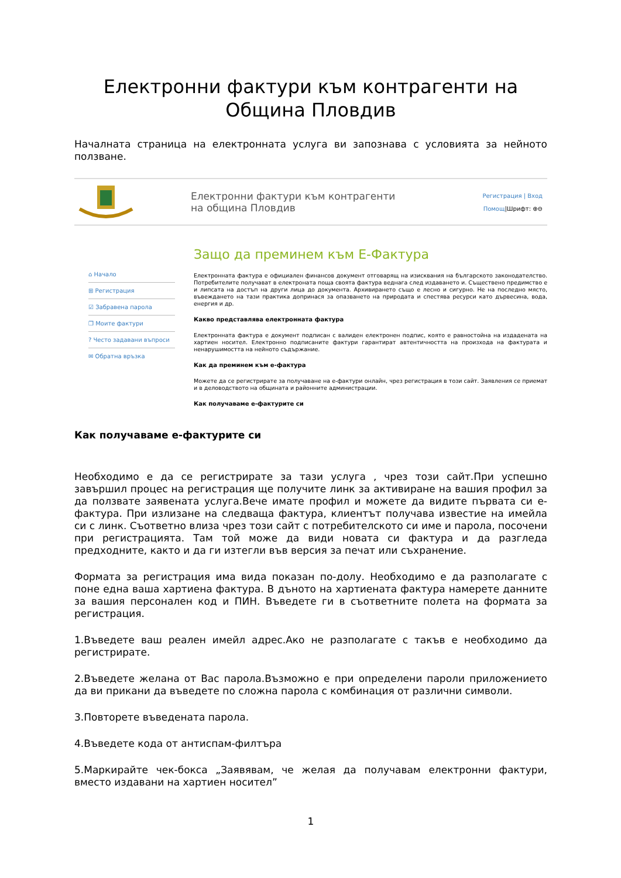Електронни фактури към контрагенти на
Община Пловдив
Началната страница на електронната услуга ви запознава с условията за нейното ползване.
Електронни фактури към контрагенти
на община Пловдив
Регистрация | Вход
Помощ|Шрифт: ⊕⊖
⌂ Начало
⊞ Регистрация
☑ Забравена парола
❐ Моите фактури
? Често задавани въпроси
✉ Обратна връзка
Защо да преминем към Е-Фактура
Електронната фактура е официален финансов документ отговарящ на изисквания на българското законодателство. Потребителите получават в електроната поща своята фактура веднага след издаването и. Съществено предимство е и липсата на достъп на други лица до документа. Архивирането също е лесно и сигурно. Не на последно място, въвеждането на тази практика допринася за опазването на природата и спестява ресурси като дървесина, вода, енергия и др.
Какво представлява електронната фактура
Електронната фактура е документ подписан с валиден електронен подпис, която е равностойна на издадената на хартиен носител. Електронно подписаните фактури гарантират автентичността на произхода на фактурата и ненарушимостта на нейното съдържание.
Как да преминем към е-фактура
Можете да се регистрирате за получаване на е-фактури онлайн, чрез регистрация в този сайт. Заявления се приемат и в деловодството на общината и районните администрации.
Как получаваме е-фактурите си
Как получаваме е-фактурите си
Необходимо е да се регистрирате за тази услуга , чрез този сайт.При успешно завършил процес на регистрация ще получите линк за активиране на вашия профил за да ползвате заявената услуга.Вече имате профил и можете да видите първата си е-фактура. При излизане на следваща фактура, клиентът получава известие на имейла си с линк. Съответно влиза чрез този сайт с потребителското си име и парола, посочени при регистрацията. Там той може да види новата си фактура и да разгледа предходните, както и да ги изтегли във версия за печат или съхранение.
Формата за регистрация има вида показан по-долу. Необходимо е да разполагате с поне една ваша хартиена фактура. В дъното на хартиената фактура намерете данните за вашия персонален код и ПИН. Въведете ги в съответните полета на формата за регистрация.
1.Въведете ваш реален имейл адрес.Ако не разполагате с такъв е необходимо да регистрирате.
2.Въведете желана от Вас парола.Възможно е при определени пароли приложението да ви прикани да въведете по сложна парола с комбинация от различни символи.
3.Повторете въведената парола.
4.Въведете кода от антиспам-филтъра
5.Маркирайте чек-бокса „Заявявам, че желая да получавам електронни фактури, вместо издавани на хартиен носител”
1